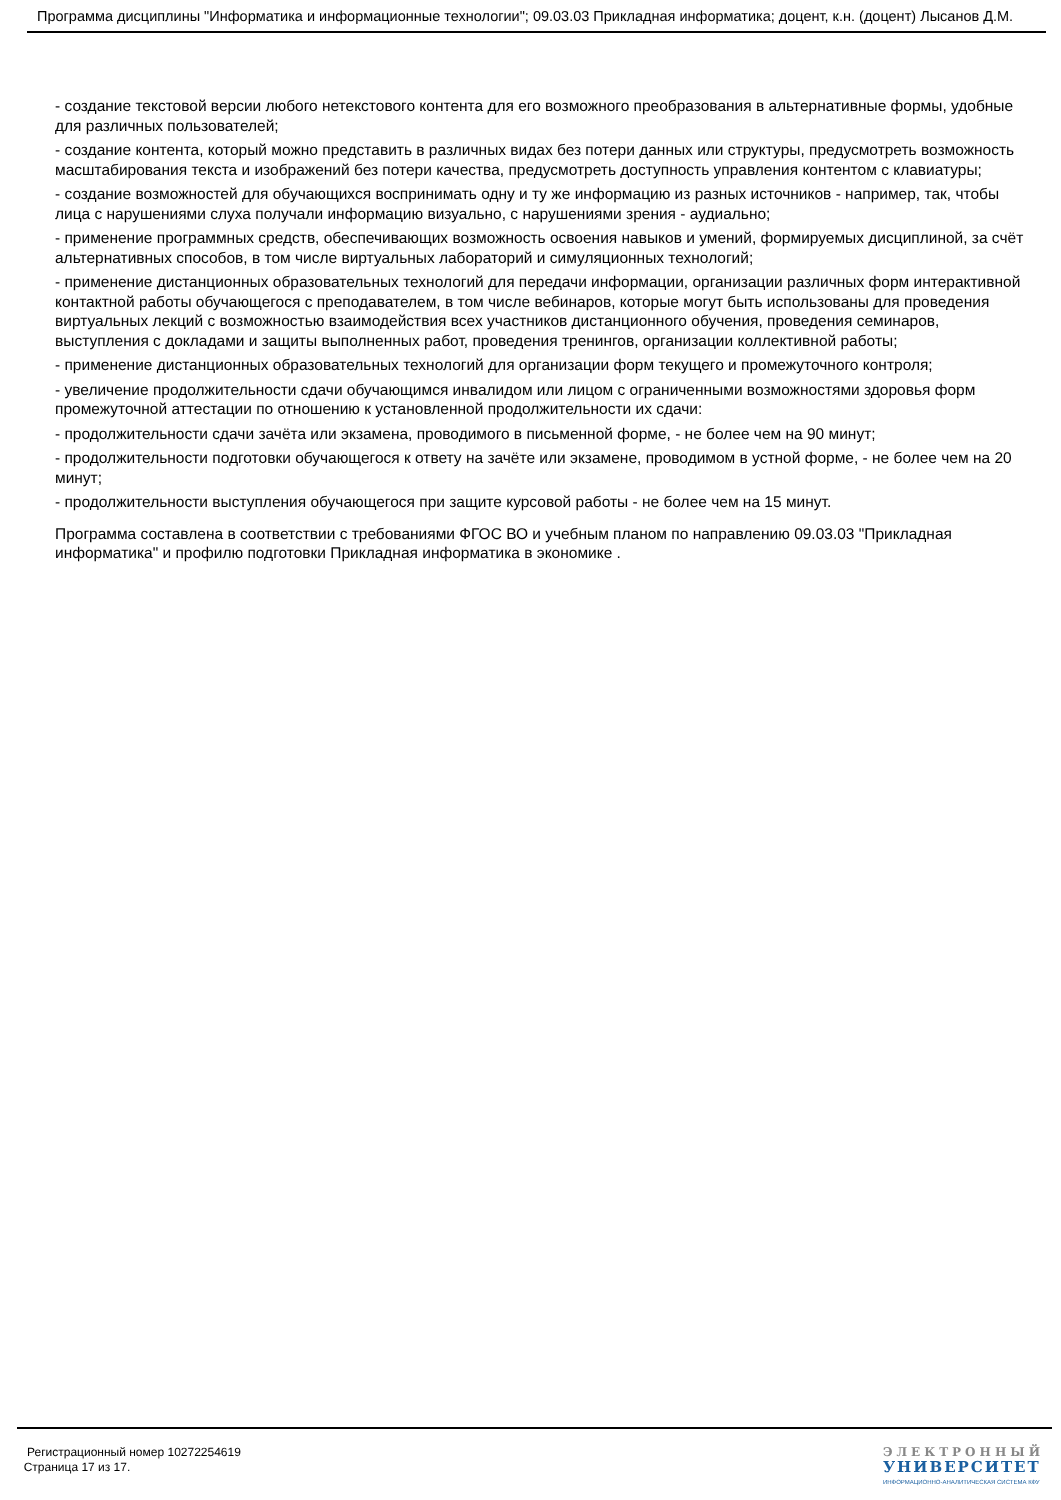Программа дисциплины "Информатика и информационные технологии"; 09.03.03 Прикладная информатика; доцент, к.н. (доцент) Лысанов Д.М.
- создание текстовой версии любого нетекстового контента для его возможного преобразования в альтернативные формы, удобные для различных пользователей;
- создание контента, который можно представить в различных видах без потери данных или структуры, предусмотреть возможность масштабирования текста и изображений без потери качества, предусмотреть доступность управления контентом с клавиатуры;
- создание возможностей для обучающихся воспринимать одну и ту же информацию из разных источников - например, так, чтобы лица с нарушениями слуха получали информацию визуально, с нарушениями зрения - аудиально;
- применение программных средств, обеспечивающих возможность освоения навыков и умений, формируемых дисциплиной, за счёт альтернативных способов, в том числе виртуальных лабораторий и симуляционных технологий;
- применение дистанционных образовательных технологий для передачи информации, организации различных форм интерактивной контактной работы обучающегося с преподавателем, в том числе вебинаров, которые могут быть использованы для проведения виртуальных лекций с возможностью взаимодействия всех участников дистанционного обучения, проведения семинаров, выступления с докладами и защиты выполненных работ, проведения тренингов, организации коллективной работы;
- применение дистанционных образовательных технологий для организации форм текущего и промежуточного контроля;
- увеличение продолжительности сдачи обучающимся инвалидом или лицом с ограниченными возможностями здоровья форм промежуточной аттестации по отношению к установленной продолжительности их сдачи:
- продолжительности сдачи зачёта или экзамена, проводимого в письменной форме, - не более чем на 90 минут;
- продолжительности подготовки обучающегося к ответу на зачёте или экзамене, проводимом в устной форме, - не более чем на 20 минут;
- продолжительности выступления обучающегося при защите курсовой работы - не более чем на 15 минут.
Программа составлена в соответствии с требованиями ФГОС ВО и учебным планом по направлению 09.03.03 "Прикладная информатика" и профилю подготовки Прикладная информатика в экономике .
Регистрационный номер 10272254619
Страница 17 из 17.
ЭЛЕКТРОННЫЙ
УНИВЕРСИТЕТ
ИНФОРМАЦИОННО-АНАЛИТИЧЕСКАЯ СИСТЕМА КФУ